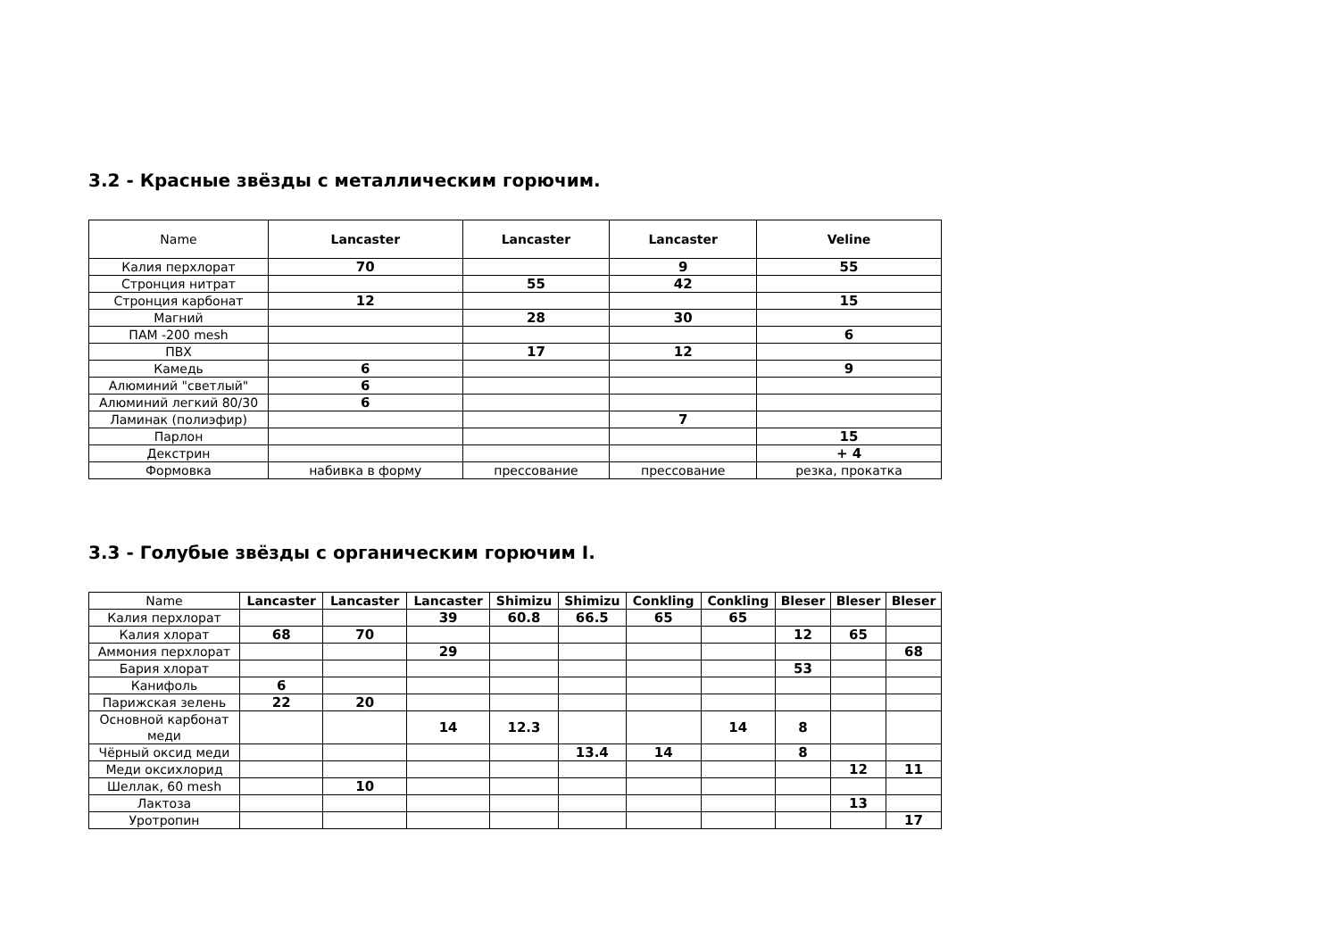3.2 - Красные звёзды с металлическим горючим.
| Name | Lancaster | Lancaster | Lancaster | Veline |
| --- | --- | --- | --- | --- |
| Калия перхлорат | 70 | | 9 | 55 |
| Стронция нитрат | | 55 | 42 | |
| Стронция карбонат | 12 | | | 15 |
| Магний | | 28 | 30 | |
| ПАМ -200 mesh | | | | 6 |
| ПВХ | | 17 | 12 | |
| Камедь | 6 | | | 9 |
| Алюминий "светлый" | 6 | | | |
| Алюминий легкий 80/30 | 6 | | | |
| Ламинак (полиэфир) | | | 7 | |
| Парлон | | | | 15 |
| Декстрин | | | | + 4 |
| Формовка | набивка в форму | прессование | прессование | резка, прокатка |
3.3 - Голубые звёзды с органическим горючим I.
| Name | Lancaster | Lancaster | Lancaster | Shimizu | Shimizu | Conkling | Conkling | Bleser | Bleser | Bleser |
| --- | --- | --- | --- | --- | --- | --- | --- | --- | --- | --- |
| Калия перхлорат | | | 39 | 60.8 | 66.5 | 65 | 65 | | | |
| Калия хлорат | 68 | 70 | | | | | | 12 | 65 | |
| Аммония перхлорат | | | 29 | | | | | | | 68 |
| Бария хлорат | | | | | | | | 53 | | |
| Канифоль | 6 | | | | | | | | | |
| Парижская зелень | 22 | 20 | | | | | | | | |
| Основной карбонат меди | | | 14 | 12.3 | | | 14 | 8 | | |
| Чёрный оксид меди | | | | | 13.4 | 14 | | 8 | | |
| Меди оксихлорид | | | | | | | | | 12 | 11 |
| Шеллак, 60 mesh | | 10 | | | | | | | | |
| Лактоза | | | | | | | | | 13 | |
| Уротропин | | | | | | | | | | 17 |